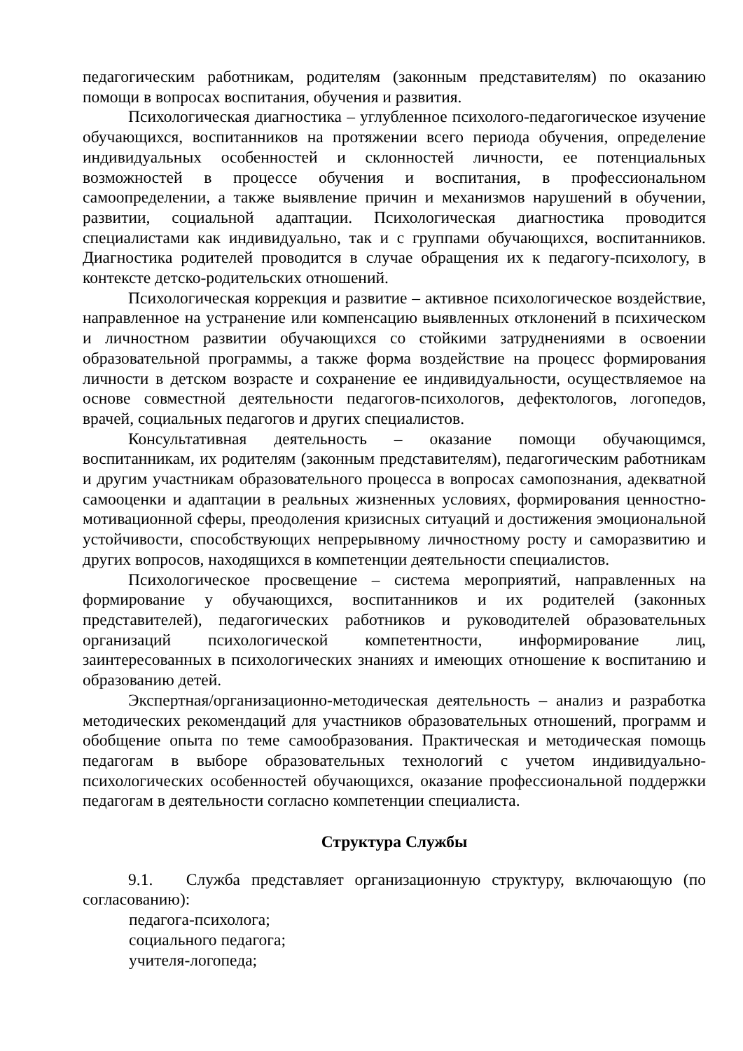педагогическим работникам, родителям (законным представителям) по оказанию помощи в вопросах воспитания, обучения и развития.
Психологическая диагностика – углубленное психолого-педагогическое изучение обучающихся, воспитанников на протяжении всего периода обучения, определение индивидуальных особенностей и склонностей личности, ее потенциальных возможностей в процессе обучения и воспитания, в профессиональном самоопределении, а также выявление причин и механизмов нарушений в обучении, развитии, социальной адаптации. Психологическая диагностика проводится специалистами как индивидуально, так и с группами обучающихся, воспитанников. Диагностика родителей проводится в случае обращения их к педагогу-психологу, в контексте детско-родительских отношений.
Психологическая коррекция и развитие – активное психологическое воздействие, направленное на устранение или компенсацию выявленных отклонений в психическом и личностном развитии обучающихся со стойкими затруднениями в освоении образовательной программы, а также форма воздействие на процесс формирования личности в детском возрасте и сохранение ее индивидуальности, осуществляемое на основе совместной деятельности педагогов-психологов, дефектологов, логопедов, врачей, социальных педагогов и других специалистов.
Консультативная деятельность – оказание помощи обучающимся, воспитанникам, их родителям (законным представителям), педагогическим работникам и другим участникам образовательного процесса в вопросах самопознания, адекватной самооценки и адаптации в реальных жизненных условиях, формирования ценностно-мотивационной сферы, преодоления кризисных ситуаций и достижения эмоциональной устойчивости, способствующих непрерывному личностному росту и саморазвитию и других вопросов, находящихся в компетенции деятельности специалистов.
Психологическое просвещение – система мероприятий, направленных на формирование у обучающихся, воспитанников и их родителей (законных представителей), педагогических работников и руководителей образовательных организаций психологической компетентности, информирование лиц, заинтересованных в психологических знаниях и имеющих отношение к воспитанию и образованию детей.
Экспертная/организационно-методическая деятельность – анализ и разработка методических рекомендаций для участников образовательных отношений, программ и обобщение опыта по теме самообразования. Практическая и методическая помощь педагогам в выборе образовательных технологий с учетом индивидуально-психологических особенностей обучающихся, оказание профессиональной поддержки педагогам в деятельности согласно компетенции специалиста.
Структура Службы
9.1. Служба представляет организационную структуру, включающую (по согласованию):
педагога-психолога;
социального педагога;
учителя-логопеда;